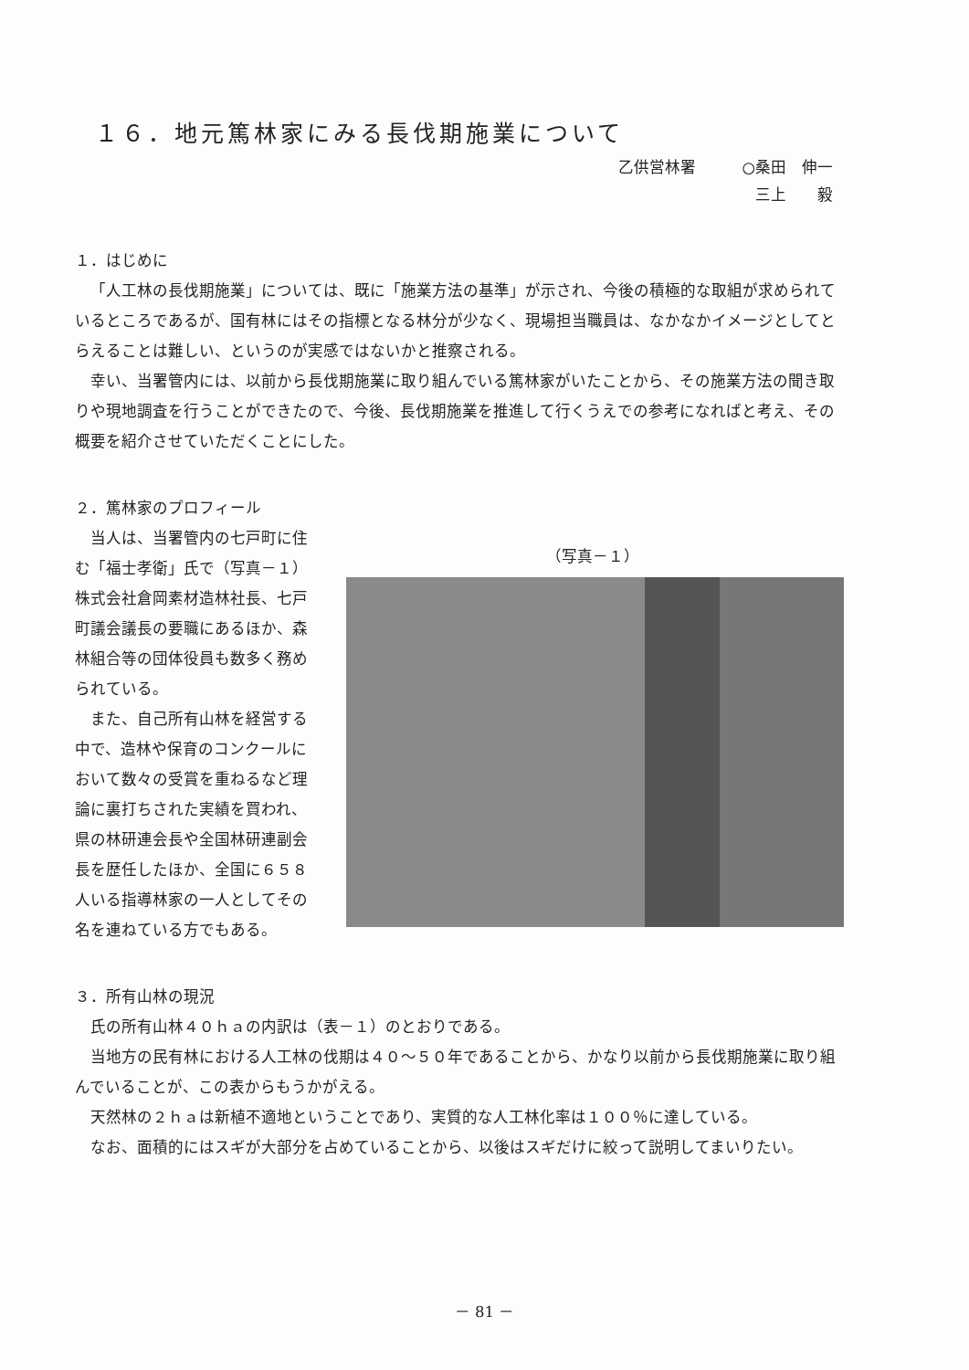１６．地元篤林家にみる長伐期施業について
乙供営林署　　　○桑田　伸一
三上　　毅
１．はじめに
「人工林の長伐期施業」については、既に「施業方法の基準」が示され、今後の積極的な取組が求められているところであるが、国有林にはその指標となる林分が少なく、現場担当職員は、なかなかイメージとしてとらえることは難しい、というのが実感ではないかと推察される。
幸い、当署管内には、以前から長伐期施業に取り組んでいる篤林家がいたことから、その施業方法の聞き取りや現地調査を行うことができたので、今後、長伐期施業を推進して行くうえでの参考になればと考え、その概要を紹介させていただくことにした。
２．篤林家のプロフィール
当人は、当署管内の七戸町に住む「福士孝衛」氏で（写真－１）株式会社倉岡素材造林社長、七戸町議会議長の要職にあるほか、森林組合等の団体役員も数多く務められている。
また、自己所有山林を経営する中で、造林や保育のコンクールにおいて数々の受賞を重ねるなど理論に裏打ちされた実績を買われ、県の林研連会長や全国林研連副会長を歴任したほか、全国に６５８人いる指導林家の一人としてその名を連ねている方でもある。
（写真－１）
３．所有山林の現況
氏の所有山林４０ｈａの内訳は（表－１）のとおりである。
当地方の民有林における人工林の伐期は４０～５０年であることから、かなり以前から長伐期施業に取り組んでいることが、この表からもうかがえる。
天然林の２ｈａは新植不適地ということであり、実質的な人工林化率は１００％に達している。
なお、面積的にはスギが大部分を占めていることから、以後はスギだけに絞って説明してまいりたい。
－ 81 －